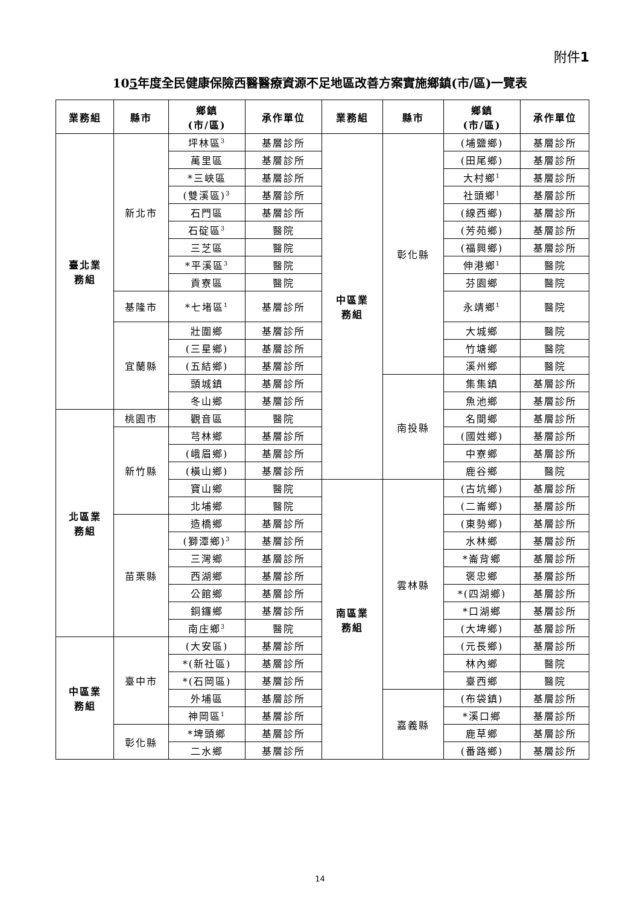附件1
105年度全民健康保險西醫醫療資源不足地區改善方案實施鄉鎮(市/區)一覽表
| 業務組 | 縣市 | 鄉鎮 (市/區) | 承作單位 | 業務組 | 縣市 | 鄉鎮 (市/區) | 承作單位 |
| --- | --- | --- | --- | --- | --- | --- | --- |
| 臺北業 務組 | 新北市 | 坪林區<sup>3</sup> | 基層診所 | 中區業 務組 | 彰化縣 | (埔鹽鄉) | 基層診所 |
| | | 萬里區 | 基層診所 | | | (田尾鄉) | 基層診所 |
| | | *三峽區 | 基層診所 | | | 大村鄉<sup>1</sup> | 基層診所 |
| | | (雙溪區)<sup>3</sup> | 基層診所 | | | 社頭鄉<sup>1</sup> | 基層診所 |
| | | 石門區 | 基層診所 | | | (線西鄉) | 基層診所 |
| | | 石碇區<sup>3</sup> | 醫院 | | | (芳苑鄉) | 基層診所 |
| | | 三芝區 | 醫院 | | | (福興鄉) | 基層診所 |
| | | *平溪區<sup>3</sup> | 醫院 | | | 伸港鄉<sup>1</sup> | 醫院 |
| | | 貢寮區 | 醫院 | | | 芬園鄉 | 醫院 |
| | 基隆市 | *七堵區<sup>1</sup> | 基層診所 | | | 永靖鄉<sup>1</sup> | 醫院 |
| | 宜蘭縣 | 壯圍鄉 | 基層診所 | | | 大城鄉 | 醫院 |
| | | (三星鄉) | 基層診所 | | | 竹塘鄉 | 醫院 |
| | | (五結鄉) | 基層診所 | | | 溪州鄉 | 醫院 |
| | | 頭城鎮 | 基層診所 | | 南投縣 | 集集鎮 | 基層診所 |
| | | 冬山鄉 | 基層診所 | | | 魚池鄉 | 基層診所 |
| 北區業 務組 | 桃園市 | 觀音區 | 醫院 | | | 名間鄉 | 基層診所 |
| | 新竹縣 | 芎林鄉 | 基層診所 | | | (國姓鄉) | 基層診所 |
| | | (峨眉鄉) | 基層診所 | | | 中寮鄉 | 基層診所 |
| | | (橫山鄉) | 基層診所 | | | 鹿谷鄉 | 醫院 |
| | | 寶山鄉 | 醫院 | 南區業 務組 | 雲林縣 | (古坑鄉) | 基層診所 |
| | | 北埔鄉 | 醫院 | | | (二崙鄉) | 基層診所 |
| | 苗栗縣 | 造橋鄉 | 基層診所 | | | (東勢鄉) | 基層診所 |
| | | (獅潭鄉)<sup>3</sup> | 基層診所 | | | 水林鄉 | 基層診所 |
| | | 三灣鄉 | 基層診所 | | | *崙背鄉 | 基層診所 |
| | | 西湖鄉 | 基層診所 | | | 褒忠鄉 | 基層診所 |
| | | 公館鄉 | 基層診所 | | | *(四湖鄉) | 基層診所 |
| | | 銅鑼鄉 | 基層診所 | | | *口湖鄉 | 基層診所 |
| | | 南庄鄉<sup>3</sup> | 醫院 | | | (大埤鄉) | 基層診所 |
| 中區業 務組 | 臺中市 | (大安區) | 基層診所 | | | (元長鄉) | 基層診所 |
| | | *(新社區) | 基層診所 | | | 林內鄉 | 醫院 |
| | | *(石岡區) | 基層診所 | | | 臺西鄉 | 醫院 |
| | | 外埔區 | 基層診所 | | 嘉義縣 | (布袋鎮) | 基層診所 |
| | | 神岡區<sup>1</sup> | 基層診所 | | | *溪口鄉 | 基層診所 |
| | 彰化縣 | *埤頭鄉 | 基層診所 | | | 鹿草鄉 | 基層診所 |
| | | 二水鄉 | 基層診所 | | | (番路鄉) | 基層診所 |
14